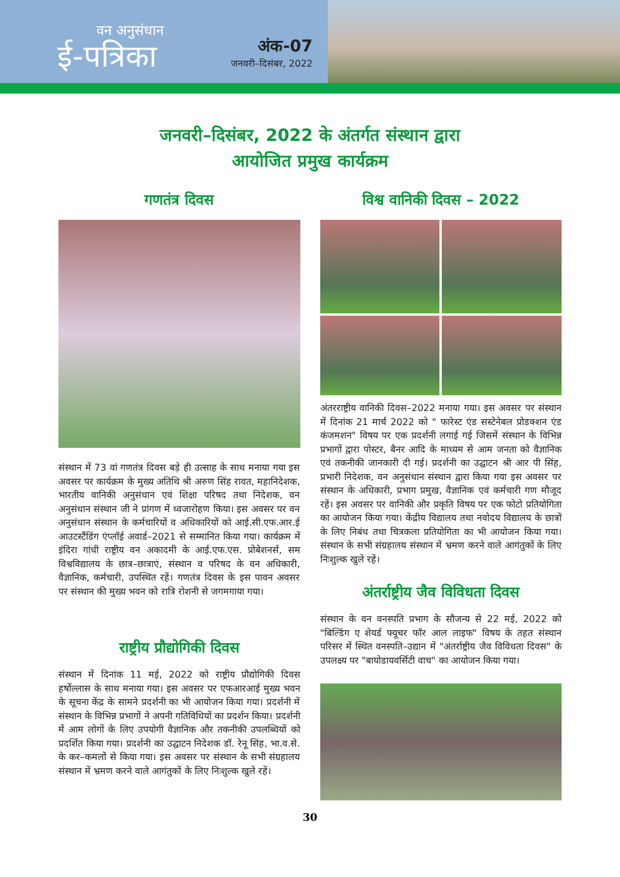वन अनुसंधान
ई-पत्रिका
अंक-07
जनवरी–दिसंबर, 2022
जनवरी–दिसंबर, 2022 के अंतर्गत संस्थान द्वारा
आयोजित प्रमुख कार्यक्रम
गणतंत्र दिवस
संस्थान में 73 वां गणतंत्र दिवस बड़े ही उत्साह के साथ मनाया गया इस अवसर पर कार्यक्रम के मुख्य अतिथि श्री अरुण सिंह रावत, महानिदेशक, भारतीय वानिकी अनुसंधान एवं शिक्षा परिषद तथा निदेशक, वन अनुसंधान संस्थान जी ने प्रांगण में ध्वजारोहण किया। इस अवसर पर वन अनुसंधान संस्थान के कर्मचारियों व अधिकारियों को आई.सी.एफ.आर.ई आउटस्टैंडिंग एंप्लॉई अवार्ड–2021 से सम्मानित किया गया। कार्यक्रम में इंदिरा गांधी राष्ट्रीय वन अकादमी के आई.एफ.एस. प्रोबेशनर्स, सम विश्वविद्यालय के छात्र–छात्राएं, संस्थान व परिषद के वन अधिकारी, वैज्ञानिक, कर्मचारी, उपस्थित रहें। गणतंत्र दिवस के इस पावन अवसर पर संस्थान की मुख्य भवन को रात्रि रोशनी से जगमगाया गया।
राष्ट्रीय प्रौद्योगिकी दिवस
संस्थान में दिनांक 11 मई, 2022 को राष्ट्रीय प्रौद्योगिकी दिवस हर्षोल्लास के साथ मनाया गया। इस अवसर पर एफआरआई मुख्य भवन के सूचना केंद्र के सामने प्रदर्शनी का भी आयोजन किया गया। प्रदर्शनी में संस्थान के विभिन्न प्रभागों ने अपनी गतिविधियों का प्रदर्शन किया। प्रदर्शनी में आम लोगों के लिए उपयोगी वैज्ञानिक और तकनीकी उपलब्धियों को प्रदर्शित किया गया। प्रदर्शनी का उद्घाटन निदेशक डॉ. रेनू सिंह, भा.व.से. के कर–कमलों से किया गया। इस अवसर पर संस्थान के सभी संग्रहालय संस्थान में भ्रमण करने वाले आगंतुकों के लिए निःशुल्क खुले रहें।
विश्व वानिकी दिवस – 2022
अंतरराष्ट्रीय वानिकी दिवस–2022 मनाया गया। इस अवसर पर संस्थान में दिनांक 21 मार्च 2022 को " फारेस्ट एंड सस्टेनेबल प्रोडक्शन एंड कंजमशन" विषय पर एक प्रदर्शनी लगाई गई जिसमें संस्थान के विभिन्न प्रभागों द्वारा पोस्टर, बैनर आदि के माध्यम से आम जनता को वैज्ञानिक एवं तकनीकी जानकारी दी गई। प्रदर्शनी का उद्घाटन श्री आर पी सिंह, प्रभारी निदेशक, वन अनुसंधान संस्थान द्वारा किया गया इस अवसर पर संस्थान के अधिकारी, प्रभाग प्रमुख, वैज्ञानिक एवं कर्मचारी गण मौजूद रहें। इस अवसर पर वानिकी और प्रकृति विषय पर एक फोटो प्रतियोगिता का आयोजन किया गया। केंद्रीय विद्यालय तथा नवोदय विद्यालय के छात्रों के लिए निबंध तथा चित्रकला प्रतियोगिता का भी आयोजन किया गया। संस्थान के सभी संग्रहालय संस्थान में भ्रमण करने वाले आगंतुकों के लिए निःशुल्क खुले रहें।
अंतर्राष्ट्रीय जैव विविधता दिवस
संस्थान के वन वनस्पति प्रभाग के सौजन्य से 22 मई, 2022 को "बिल्डिंग ए शेयर्ड फ्यूचर फॉर आल लाइफ" विषय के तहत संस्थान परिसर में स्थित वनस्पति–उद्यान में "अंतर्राष्ट्रीय जैव विविधता दिवस" के उपलक्ष्य पर "बायोडायवर्सिटी वाच" का आयोजन किया गया।
30